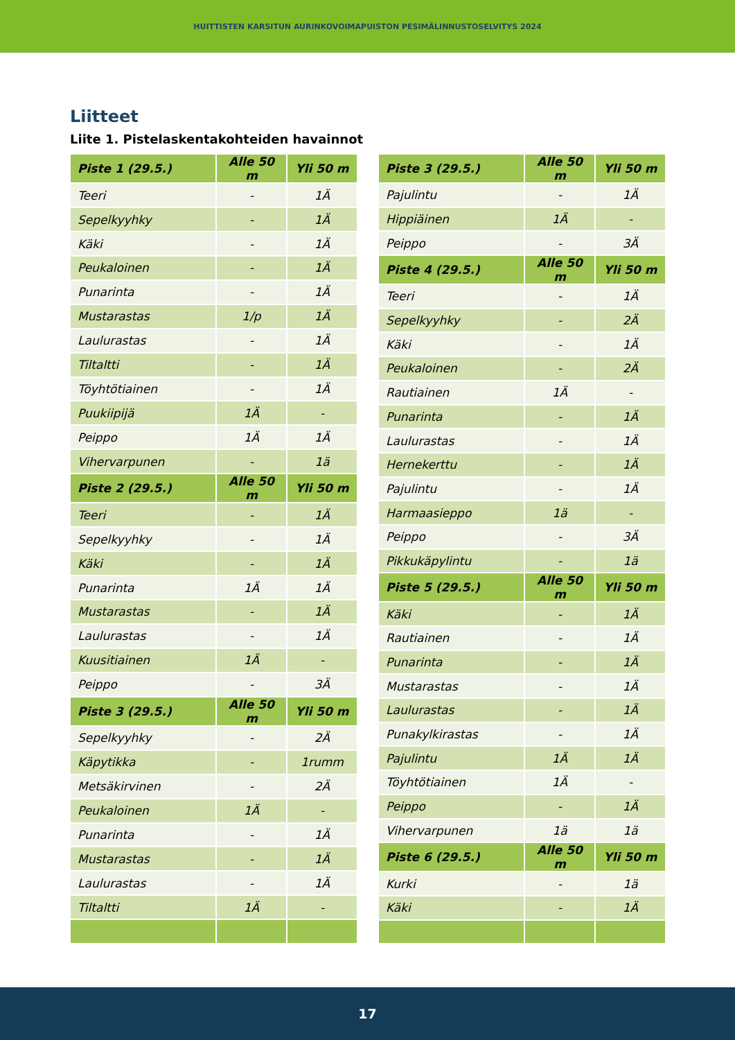HUITTISTEN KARSITUN AURINKOVOIMAPUISTON PESIMÄLINNUSTOSELVITYS 2024
Liitteet
Liite 1. Pistelaskentakohteiden havainnot
| Piste 1 (29.5.) | Alle 50 m | Yli 50 m |
| --- | --- | --- |
| Teeri | - | 1Ä |
| Sepelkyyhky | - | 1Ä |
| Käki | - | 1Ä |
| Peukaloinen | - | 1Ä |
| Punarinta | - | 1Ä |
| Mustarastas | 1/p | 1Ä |
| Laulurastas | - | 1Ä |
| Tiltaltti | - | 1Ä |
| Töyhtötiainen | - | 1Ä |
| Puukiipijä | 1Ä | - |
| Peippo | 1Ä | 1Ä |
| Vihervarpunen | - | 1ä |
| Piste 2 (29.5.) | Alle 50 m | Yli 50 m |
| Teeri | - | 1Ä |
| Sepelkyyhky | - | 1Ä |
| Käki | - | 1Ä |
| Punarinta | 1Ä | 1Ä |
| Mustarastas | - | 1Ä |
| Laulurastas | - | 1Ä |
| Kuusitiainen | 1Ä | - |
| Peippo | - | 3Ä |
| Piste 3 (29.5.) | Alle 50 m | Yli 50 m |
| Sepelkyyhky | - | 2Ä |
| Käpytikka | - | 1rumm |
| Metsäkirvinen | - | 2Ä |
| Peukaloinen | 1Ä | - |
| Punarinta | - | 1Ä |
| Mustarastas | - | 1Ä |
| Laulurastas | - | 1Ä |
| Tiltaltti | 1Ä | - |
| Piste 3 (29.5.) | Alle 50 m | Yli 50 m |
| --- | --- | --- |
| Pajulintu | - | 1Ä |
| Hippiäinen | 1Ä | - |
| Peippo | - | 3Ä |
| Piste 4 (29.5.) | Alle 50 m | Yli 50 m |
| Teeri | - | 1Ä |
| Sepelkyyhky | - | 2Ä |
| Käki | - | 1Ä |
| Peukaloinen | - | 2Ä |
| Rautiainen | 1Ä | - |
| Punarinta | - | 1Ä |
| Laulurastas | - | 1Ä |
| Hernekerttu | - | 1Ä |
| Pajulintu | - | 1Ä |
| Harmaasieppo | 1ä | - |
| Peippo | - | 3Ä |
| Pikkukäpylintu | - | 1ä |
| Piste 5 (29.5.) | Alle 50 m | Yli 50 m |
| Käki | - | 1Ä |
| Rautiainen | - | 1Ä |
| Punarinta | - | 1Ä |
| Mustarastas | - | 1Ä |
| Laulurastas | - | 1Ä |
| Punakylkirastas | - | 1Ä |
| Pajulintu | 1Ä | 1Ä |
| Töyhtötiainen | 1Ä | - |
| Peippo | - | 1Ä |
| Vihervarpunen | 1ä | 1ä |
| Piste 6 (29.5.) | Alle 50 m | Yli 50 m |
| Kurki | - | 1ä |
| Käki | - | 1Ä |
17